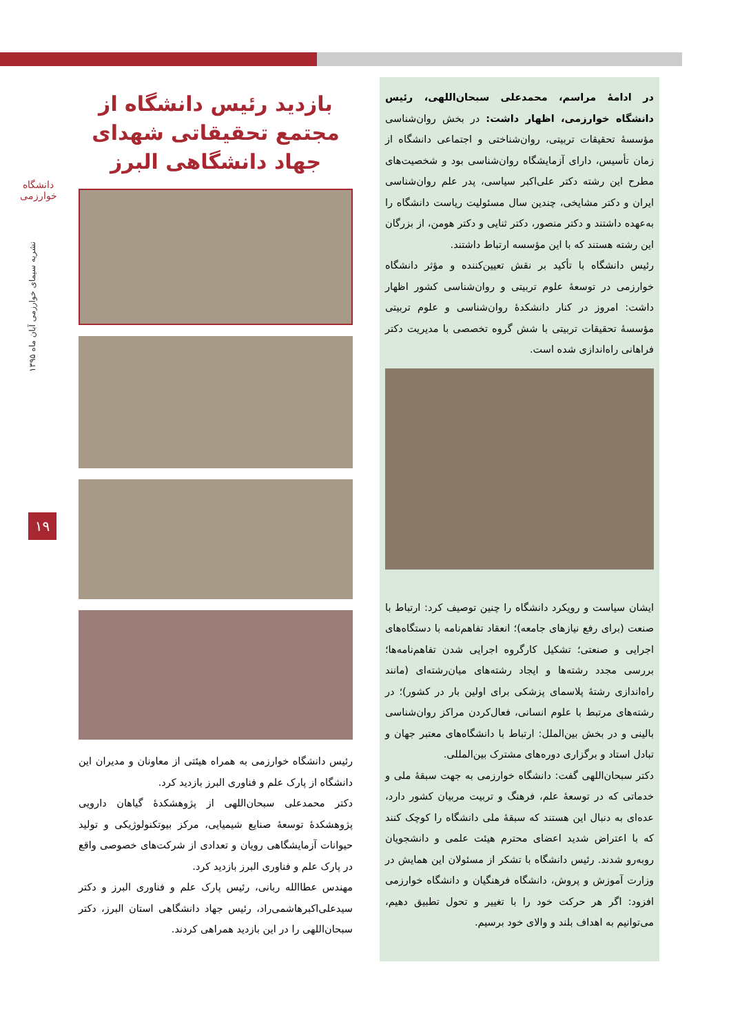دانشگاه خوارزمی
نشریه سیمای خوارزمی آبان ماه ۱۳۹۵
۱۹
بازدید رئیس دانشگاه از مجتمع تحقیقاتی شهدای جهاد دانشگاهی البرز
رئیس دانشگاه خوارزمی به همراه هیئتی از معاونان و مدیران این دانشگاه از پارک علم و فناوری البرز بازدید کرد.
دکتر محمدعلی سبحان‌اللهی از پژوهشکدهٔ گیاهان دارویی پژوهشکدهٔ توسعهٔ صنایع شیمیایی، مرکز بیوتکنولوژیکی و تولید حیوانات آزمایشگاهی رویان و تعدادی از شرکت‌های خصوصی واقع در پارک علم و فناوری البرز بازدید کرد.
مهندس عطاالله ربانی، رئیس پارک علم و فناوری البرز و دکتر سیدعلی‌اکبرهاشمی‌راد، رئیس جهاد دانشگاهی استان البرز، دکتر سبحان‌اللهی را در این بازدید همراهی کردند.
در ادامهٔ مراسم، محمدعلی سبحان‌اللهی، رئیس دانشگاه خوارزمی، اظهار داشت: در بخش روان‌شناسی مؤسسهٔ تحقیقات تربیتی، روان‌شناختی و اجتماعی دانشگاه از زمان تأسیس، دارای آزمایشگاه روان‌شناسی بود و شخصیت‌های مطرح این رشته دکتر علی‌اکبر سیاسی، پدر علم روان‌شناسی ایران و دکتر مشایخی، چندین سال مسئولیت ریاست دانشگاه را به‌عهده داشتند و دکتر منصور، دکتر ثنایی و دکتر هومن، از بزرگان این رشته هستند که با این مؤسسه ارتباط داشتند.
رئیس دانشگاه با تأکید بر نقش تعیین‌کننده و مؤثر دانشگاه خوارزمی در توسعهٔ علوم تربیتی و روان‌شناسی کشور اظهار داشت: امروز در کنار دانشکدهٔ روان‌شناسی و علوم تربیتی مؤسسهٔ تحقیقات تربیتی با شش گروه تخصصی با مدیریت دکتر فراهانی راه‌اندازی شده است.
ایشان سیاست و رویکرد دانشگاه را چنین توصیف کرد: ارتباط با صنعت (برای رفع نیازهای جامعه)؛ انعقاد تفاهم‌نامه با دستگاه‌های اجرایی و صنعتی؛ تشکیل کارگروه اجرایی شدن تفاهم‌نامه‌ها؛ بررسی مجدد رشته‌ها و ایجاد رشته‌های میان‌رشته‌ای (مانند راه‌اندازی رشتهٔ پلاسمای پزشکی برای اولین بار در کشور)؛ در رشته‌های مرتبط با علوم انسانی، فعال‌کردن مراکز روان‌شناسی بالینی و در بخش بین‌الملل: ارتباط با دانشگاه‌های معتبر جهان و تبادل استاد و برگزاری دوره‌های مشترک بین‌المللی.
دکتر سبحان‌اللهی گفت: دانشگاه خوارزمی به جهت سبقهٔ ملی و خدماتی که در توسعهٔ علم، فرهنگ و تربیت مربیان کشور دارد، عده‌ای به دنبال این هستند که سبقهٔ ملی دانشگاه را کوچک کنند که با اعتراض شدید اعضای محترم هیئت علمی و دانشجویان روبه‌رو شدند. رئیس دانشگاه با تشکر از مسئولان این همایش در وزارت آموزش و پروش، دانشگاه فرهنگیان و دانشگاه خوارزمی افزود: اگر هر حرکت خود را با تغییر و تحول تطبیق دهیم، می‌توانیم به اهداف بلند و والای خود برسیم.